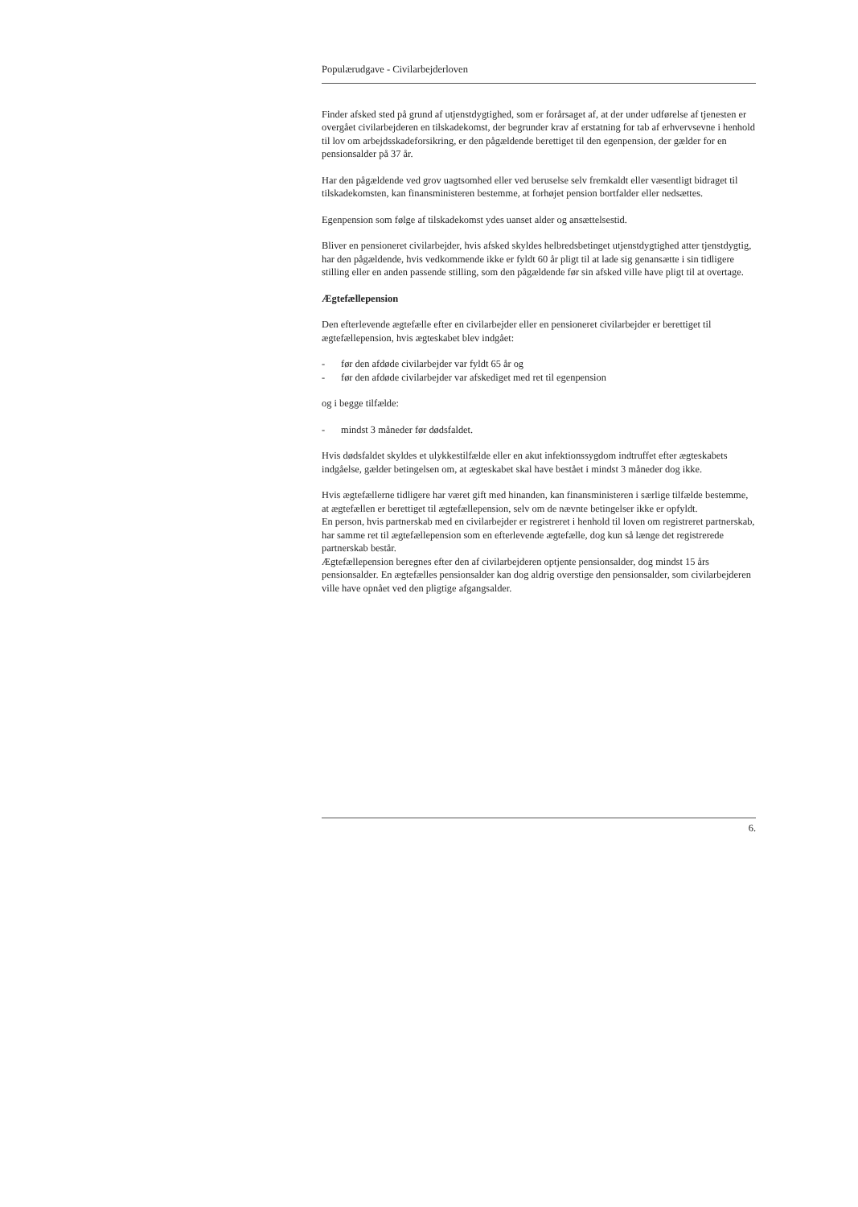Populærudgave - Civilarbejderloven
Finder afsked sted på grund af utjenstdygtighed, som er forårsaget af, at der under udførelse af tjenesten er overgået civilarbejderen en tilskadekomst, der begrunder krav af erstatning for tab af erhvervsevne i henhold til lov om arbejdsskadeforsikring, er den pågældende berettiget til den egenpension, der gælder for en pensionsalder på 37 år.
Har den pågældende ved grov uagtsomhed eller ved beruselse selv fremkaldt eller væsentligt bidraget til tilskadekomsten, kan finansministeren bestemme, at forhøjet pension bortfalder eller nedsættes.
Egenpension som følge af tilskadekomst ydes uanset alder og ansættelsestid.
Bliver en pensioneret civilarbejder, hvis afsked skyldes helbredsbetinget utjenstdygtighed atter tjenstdygtig, har den pågældende, hvis vedkommende ikke er fyldt 60 år pligt til at lade sig genansætte i sin tidligere stilling eller en anden passende stilling, som den pågældende før sin afsked ville have pligt til at overtage.
Ægtefællepension
Den efterlevende ægtefælle efter en civilarbejder eller en pensioneret civilarbejder er berettiget til ægtefællepension, hvis ægteskabet blev indgået:
- før den afdøde civilarbejder var fyldt 65 år og
- før den afdøde civilarbejder var afskediget med ret til egenpension
og i begge tilfælde:
- mindst 3 måneder før dødsfaldet.
Hvis dødsfaldet skyldes et ulykkestilfælde eller en akut infektionssygdom indtruffet efter ægteskabets indgåelse, gælder betingelsen om, at ægteskabet skal have bestået i mindst 3 måneder dog ikke.
Hvis ægtefællerne tidligere har været gift med hinanden, kan finansministeren i særlige tilfælde bestemme, at ægtefællen er berettiget til ægtefællepension, selv om de nævnte betingelser ikke er opfyldt.
En person, hvis partnerskab med en civilarbejder er registreret i henhold til loven om registreret partnerskab, har samme ret til ægtefællepension som en efterlevende ægtefælle, dog kun så længe det registrerede partnerskab består.
Ægtefællepension beregnes efter den af civilarbejderen optjente pensionsalder, dog mindst 15 års pensionsalder. En ægtefælles pensionsalder kan dog aldrig overstige den pensionsalder, som civilarbejderen ville have opnået ved den pligtige afgangsalder.
6.